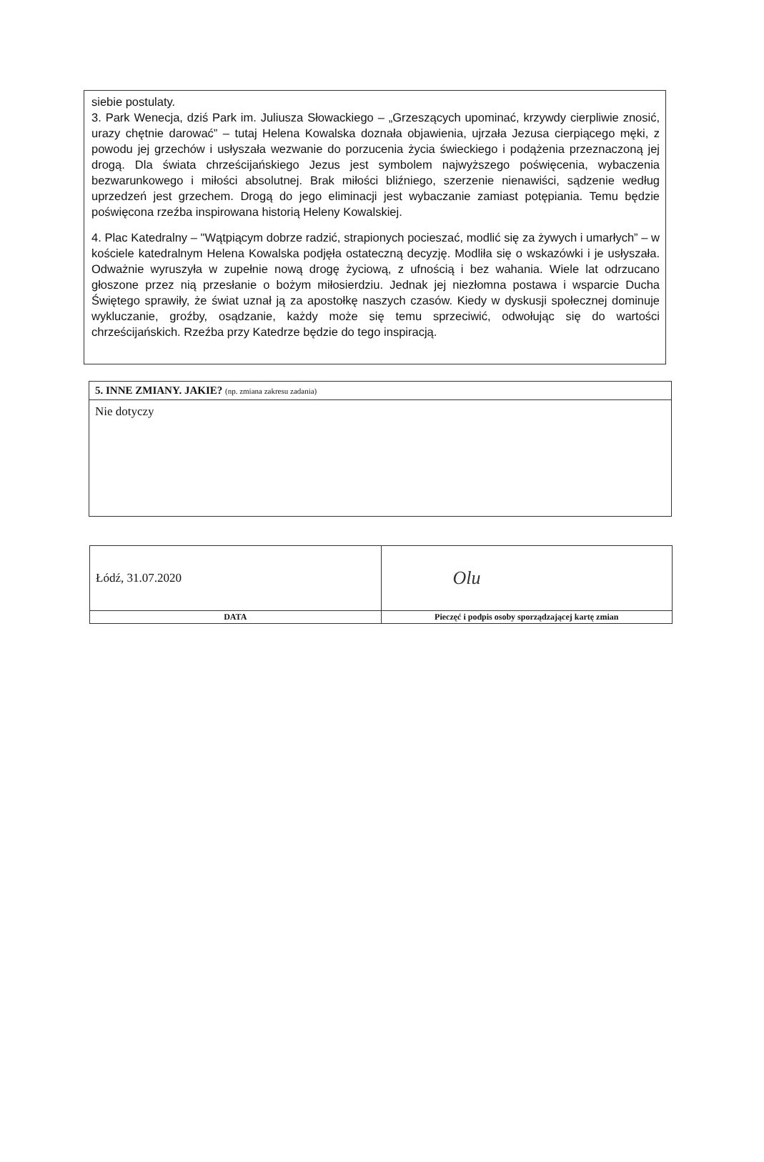siebie postulaty.
3. Park Wenecja, dziś Park im. Juliusza Słowackiego – „Grzeszących upominać, krzywdy cierpliwie znosić, urazy chętnie darować” – tutaj Helena Kowalska doznała objawienia, ujrzała Jezusa cierpiącego męki, z powodu jej grzechów i usłyszała wezwanie do porzucenia życia świeckiego i podążenia przeznaczoną jej drogą. Dla świata chrześcijańskiego Jezus jest symbolem najwyższego poświęcenia, wybaczenia bezwarunkowego i miłości absolutnej. Brak miłości bliźniego, szerzenie nienawiści, sądzenie według uprzedzeń jest grzechem. Drogą do jego eliminacji jest wybaczanie zamiast potępiania. Temu będzie poświęcona rzeźba inspirowana historią Heleny Kowalskiej.
4. Plac Katedralny – "Wątpiącym dobrze radzić, strapionych pocieszać, modlić się za żywych i umarłych” – w kościele katedralnym Helena Kowalska podjęła ostateczną decyzję. Modliła się o wskazówki i je usłyszała. Odważnie wyruszyła w zupełnie nową drogę życiową, z ufnością i bez wahania. Wiele lat odrzucano głoszone przez nią przesłanie o bożym miłosierdziu. Jednak jej niezłomna postawa i wsparcie Ducha Świętego sprawiły, że świat uznał ją za apostołkę naszych czasów. Kiedy w dyskusji społecznej dominuje wykluczanie, groźby, osądzanie, każdy może się temu sprzeciwić, odwołując się do wartości chrześcijańskich. Rzeźba przy Katedrze będzie do tego inspiracją.
| 5. INNE ZMIANY. JAKIE? (np. zmiana zakresu zadania) |
| Nie dotyczy |
| Łódź, 31.07.2020 | Olu |
| DATA | Pieczęć i podpis osoby sporządzającej kartę zmian |